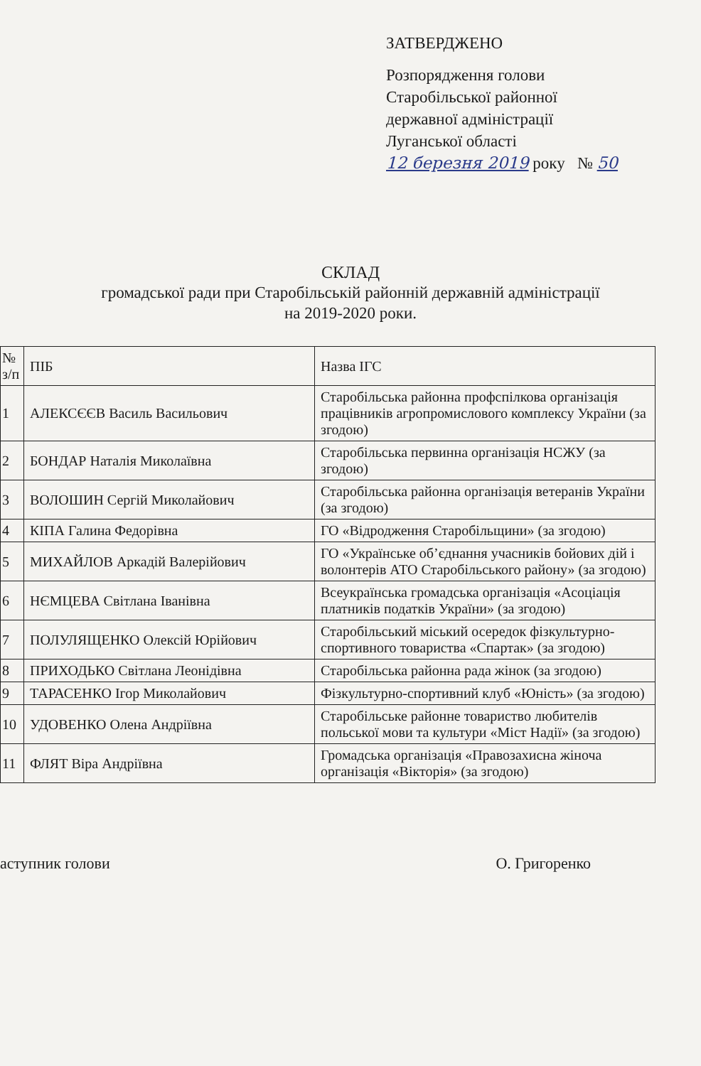ЗАТВЕРДЖЕНО
Розпорядження голови
Старобільської районної
державної адміністрації
Луганської області
12 березня 2019 року № 50
СКЛАД
громадської ради при Старобільській районній державній адміністрації
на 2019-2020 роки.
| № з/п | ПІБ | Назва ІГС |
| 1 | АЛЕКСЄЄВ Василь Васильович | Старобільська районна профспілкова організація працівників агропромислового комплексу України (за згодою) |
| 2 | БОНДАР Наталія Миколаївна | Старобільська первинна організація НСЖУ (за згодою) |
| 3 | ВОЛОШИН Сергій Миколайович | Старобільська районна організація ветеранів України (за згодою) |
| 4 | КІПА Галина Федорівна | ГО «Відродження Старобільщини» (за згодою) |
| 5 | МИХАЙЛОВ Аркадій Валерійович | ГО «Українське об’єднання учасників бойових дій і волонтерів АТО Старобільського району» (за згодою) |
| 6 | НЄМЦЕВА Світлана Іванівна | Всеукраїнська громадська організація «Асоціація платників податків України» (за згодою) |
| 7 | ПОЛУЛЯЩЕНКО Олексій Юрійович | Старобільський міський осередок фізкультурно-спортивного товариства «Спартак» (за згодою) |
| 8 | ПРИХОДЬКО Світлана Леонідівна | Старобільська районна рада жінок (за згодою) |
| 9 | ТАРАСЕНКО Ігор Миколайович | Фізкультурно-спортивний клуб «Юність» (за згодою) |
| 10 | УДОВЕНКО Олена Андріївна | Старобільське районне товариство любителів польської мови та культури «Міст Надії» (за згодою) |
| 11 | ФЛЯТ Віра Андріївна | Громадська організація «Правозахисна жіноча організація «Вікторія» (за згодою) |
аступник голови О. Григоренко